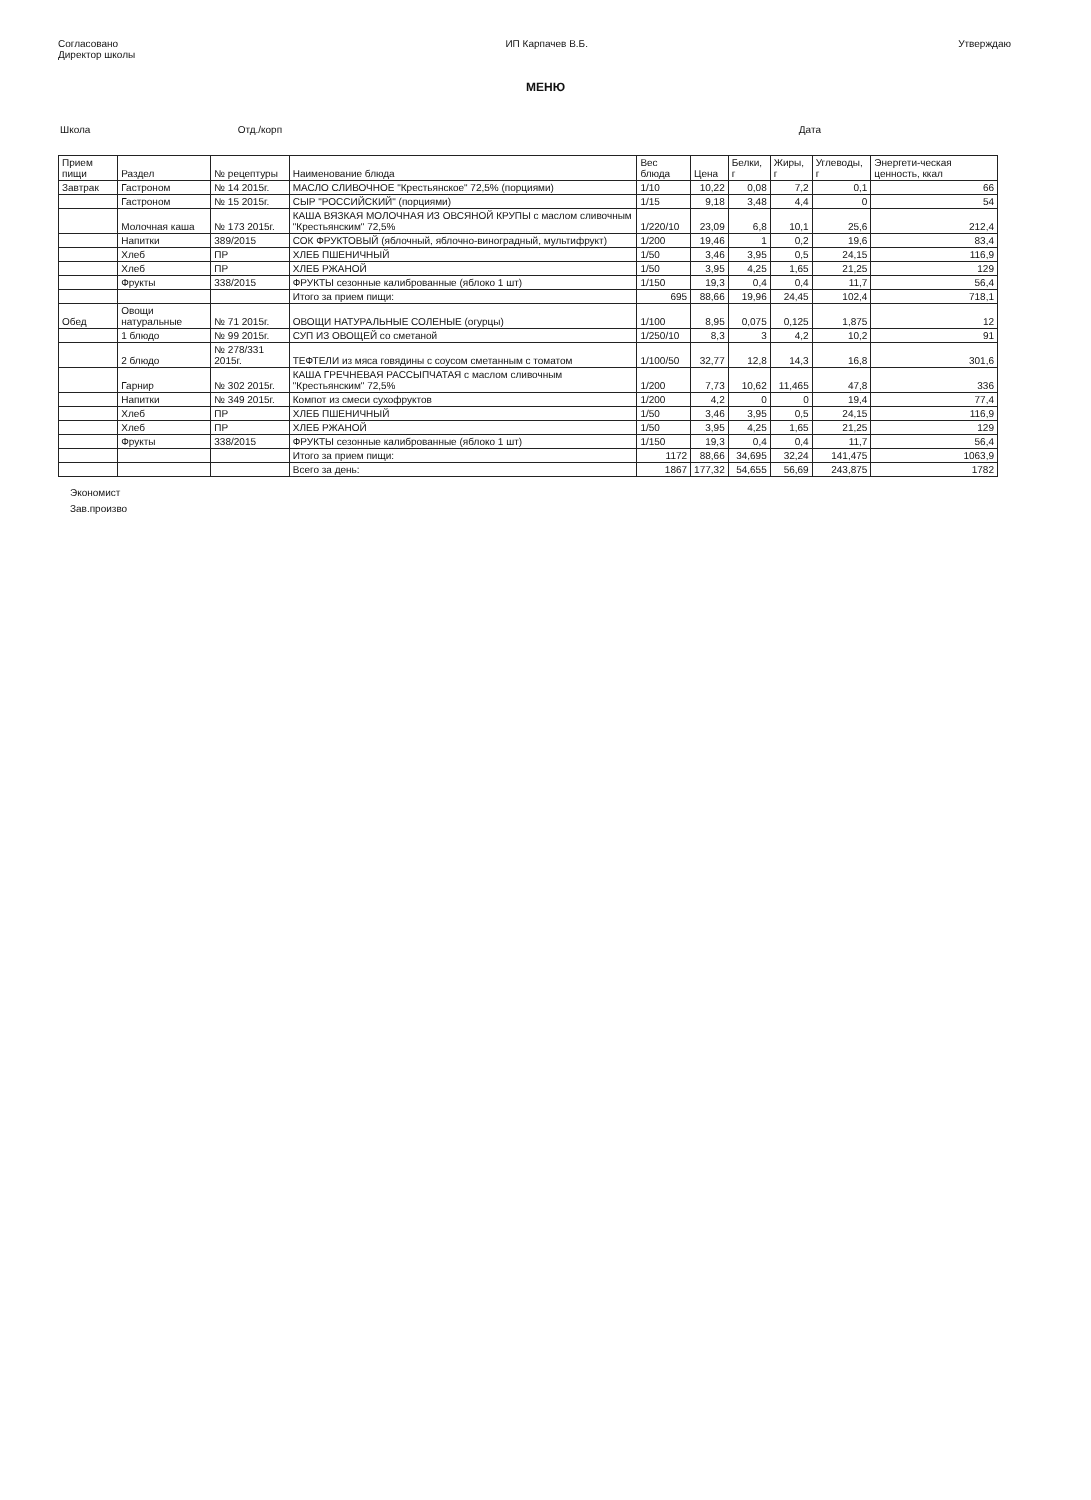Согласовано
Директор школы
ИП Карпачев В.Б. Утверждаю
МЕНЮ
Школа Отд./корп
Дата
| Прием пищи | Раздел | № рецептуры | Наименование блюда | Вес блюда | Цена | Белки, г | Жиры, г | Углеводы, г | Энергети-ческая ценность, ккал |
| --- | --- | --- | --- | --- | --- | --- | --- | --- | --- |
| Завтрак | Гастроном | № 14 2015г. | МАСЛО СЛИВОЧНОЕ "Крестьянское" 72,5% (порциями) | 1/10 | 10,22 | 0,08 | 7,2 | 0,1 | 66 |
| | Гастроном | № 15 2015г. | СЫР "РОССИЙСКИЙ" (порциями) | 1/15 | 9,18 | 3,48 | 4,4 | 0 | 54 |
| | Молочная каша | № 173 2015г. | КАША ВЯЗКАЯ МОЛОЧНАЯ ИЗ ОВСЯНОЙ КРУПЫ с маслом сливочным "Крестьянским" 72,5% | 1/220/10 | 23,09 | 6,8 | 10,1 | 25,6 | 212,4 |
| | Напитки | 389/2015 | СОК ФРУКТОВЫЙ (яблочный, яблочно-виноградный, мультифрукт) | 1/200 | 19,46 | 1 | 0,2 | 19,6 | 83,4 |
| | Хлеб | ПР | ХЛЕБ ПШЕНИЧНЫЙ | 1/50 | 3,46 | 3,95 | 0,5 | 24,15 | 116,9 |
| | Хлеб | ПР | ХЛЕБ РЖАНОЙ | 1/50 | 3,95 | 4,25 | 1,65 | 21,25 | 129 |
| | Фрукты | 338/2015 | ФРУКТЫ сезонные калиброванные (яблоко 1 шт) | 1/150 | 19,3 | 0,4 | 0,4 | 11,7 | 56,4 |
| | | | Итого за прием пищи: | 695 | 88,66 | 19,96 | 24,45 | 102,4 | 718,1 |
| Обед | Овощи натуральные | № 71 2015г. | ОВОЩИ НАТУРАЛЬНЫЕ СОЛЕНЫЕ (огурцы) | 1/100 | 8,95 | 0,075 | 0,125 | 1,875 | 12 |
| | 1 блюдо | № 99 2015г. | СУП ИЗ ОВОЩЕЙ со сметаной | 1/250/10 | 8,3 | 3 | 4,2 | 10,2 | 91 |
| | 2 блюдо | № 278/331 2015г. | ТЕФТЕЛИ из мяса говядины с соусом сметанным с томатом | 1/100/50 | 32,77 | 12,8 | 14,3 | 16,8 | 301,6 |
| | Гарнир | № 302 2015г. | КАША ГРЕЧНЕВАЯ РАССЫПЧАТАЯ с маслом сливочным "Крестьянским" 72,5% | 1/200 | 7,73 | 10,62 | 11,465 | 47,8 | 336 |
| | Напитки | № 349 2015г. | Компот из смеси сухофруктов | 1/200 | 4,2 | 0 | 0 | 19,4 | 77,4 |
| | Хлеб | ПР | ХЛЕБ ПШЕНИЧНЫЙ | 1/50 | 3,46 | 3,95 | 0,5 | 24,15 | 116,9 |
| | Хлеб | ПР | ХЛЕБ РЖАНОЙ | 1/50 | 3,95 | 4,25 | 1,65 | 21,25 | 129 |
| | Фрукты | 338/2015 | ФРУКТЫ сезонные калиброванные (яблоко 1 шт) | 1/150 | 19,3 | 0,4 | 0,4 | 11,7 | 56,4 |
| | | | Итого за прием пищи: | 1172 | 88,66 | 34,695 | 32,24 | 141,475 | 1063,9 |
| | | | Всего за день: | 1867 | 177,32 | 54,655 | 56,69 | 243,875 | 1782 |
Экономист
Зав.произво